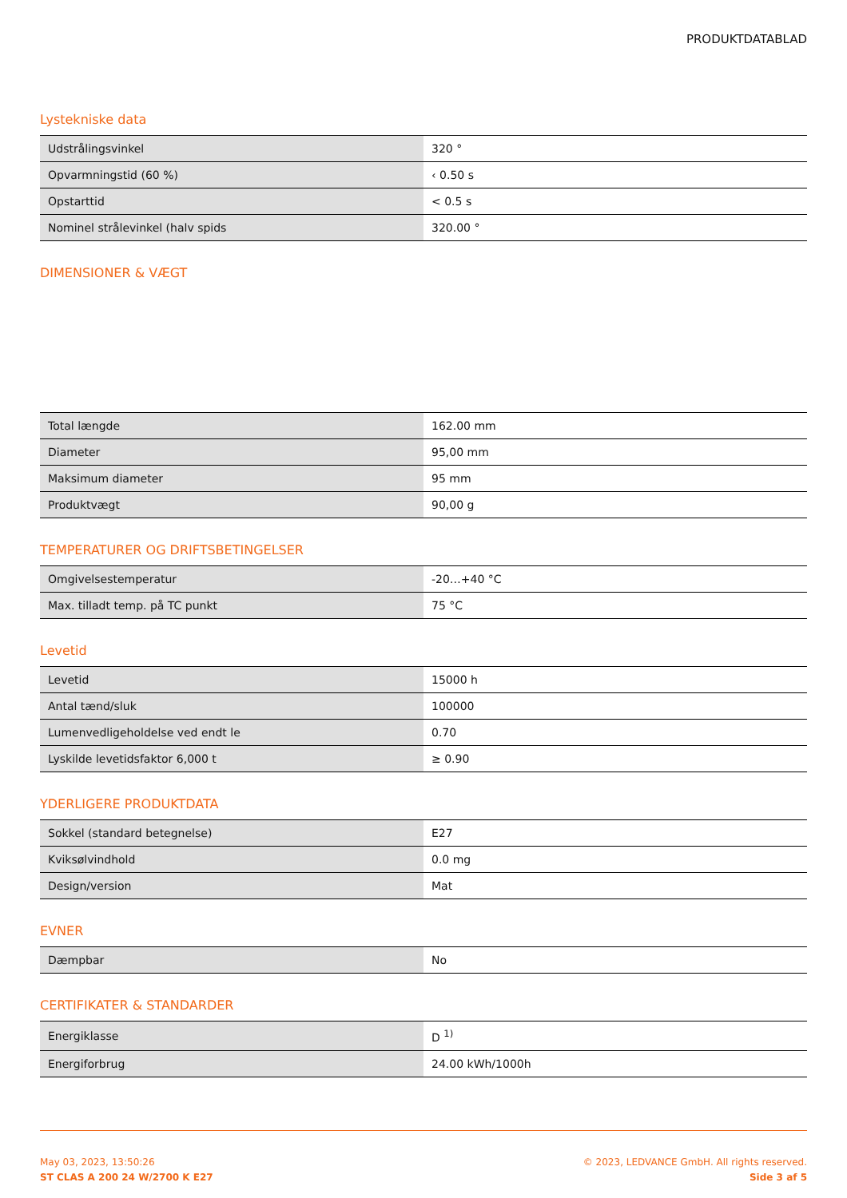PRODUKTDATABLAD
Lystekniske data
| Udstrålingsvinkel | 320 ° |
| Opvarmningstid (60 %) | ‹ 0.50 s |
| Opstarttid | < 0.5 s |
| Nominel strålevinkel (halv spids | 320.00 ° |
DIMENSIONER & VÆGT
| Total længde | 162.00 mm |
| Diameter | 95,00 mm |
| Maksimum diameter | 95 mm |
| Produktvægt | 90,00 g |
TEMPERATURER OG DRIFTSBETINGELSER
| Omgivelsestemperatur | -20…+40 °C |
| Max. tilladt temp. på TC punkt | 75 °C |
Levetid
| Levetid | 15000 h |
| Antal tænd/sluk | 100000 |
| Lumenvedligeholdelse ved endt le | 0.70 |
| Lyskilde levetidsfaktor 6,000 t | ≥ 0.90 |
YDERLIGERE PRODUKTDATA
| Sokkel (standard betegnelse) | E27 |
| Kviksølvindhold | 0.0 mg |
| Design/version | Mat |
EVNER
| Dæmpbar | No |
CERTIFIKATER & STANDARDER
| Energiklasse | D <sup>1)</sup> |
| Energiforbrug | 24.00 kWh/1000h |
May 03, 2023, 13:50:26
ST CLAS A 200 24 W/2700 K E27
© 2023, LEDVANCE GmbH. All rights reserved.
Side 3 af 5